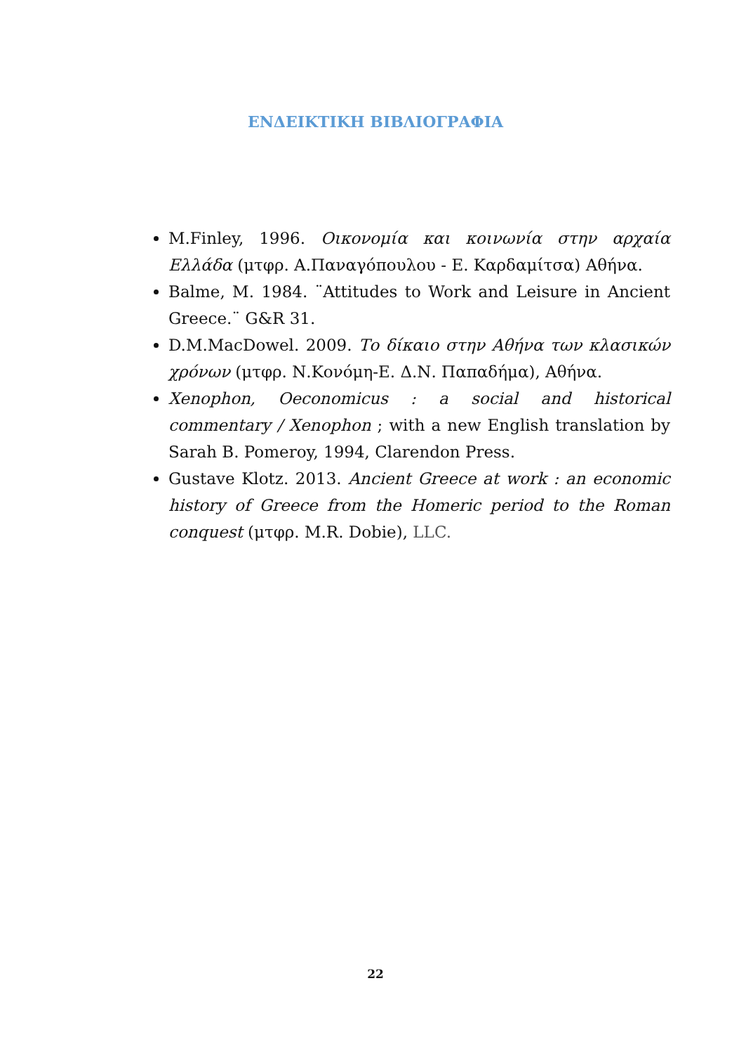ΕΝΔΕΙΚΤΙΚΗ ΒΙΒΛΙΟΓΡΑΦΙΑ
M.Finley, 1996. Οικονομία και κοινωνία στην αρχαία Ελλάδα (μτφρ. Α.Παναγόπουλου - Ε. Καρδαμίτσα) Αθήνα.
Balme, M. 1984. ¨Attitudes to Work and Leisure in Ancient Greece.¨ G&R 31.
D.M.MacDowel. 2009. Το δίκαιο στην Αθήνα των κλασικών χρόνων (μτφρ. Ν.Κονόμη-Ε. Δ.Ν. Παπαδήμα), Αθήνα.
Xenophon, Oeconomicus : a social and historical commentary / Xenophon ; with a new English translation by Sarah B. Pomeroy, 1994, Clarendon Press.
Gustave Klotz. 2013. Ancient Greece at work : an economic history of Greece from the Homeric period to the Roman conquest (μτφρ. M.R. Dobie), LLC.
22